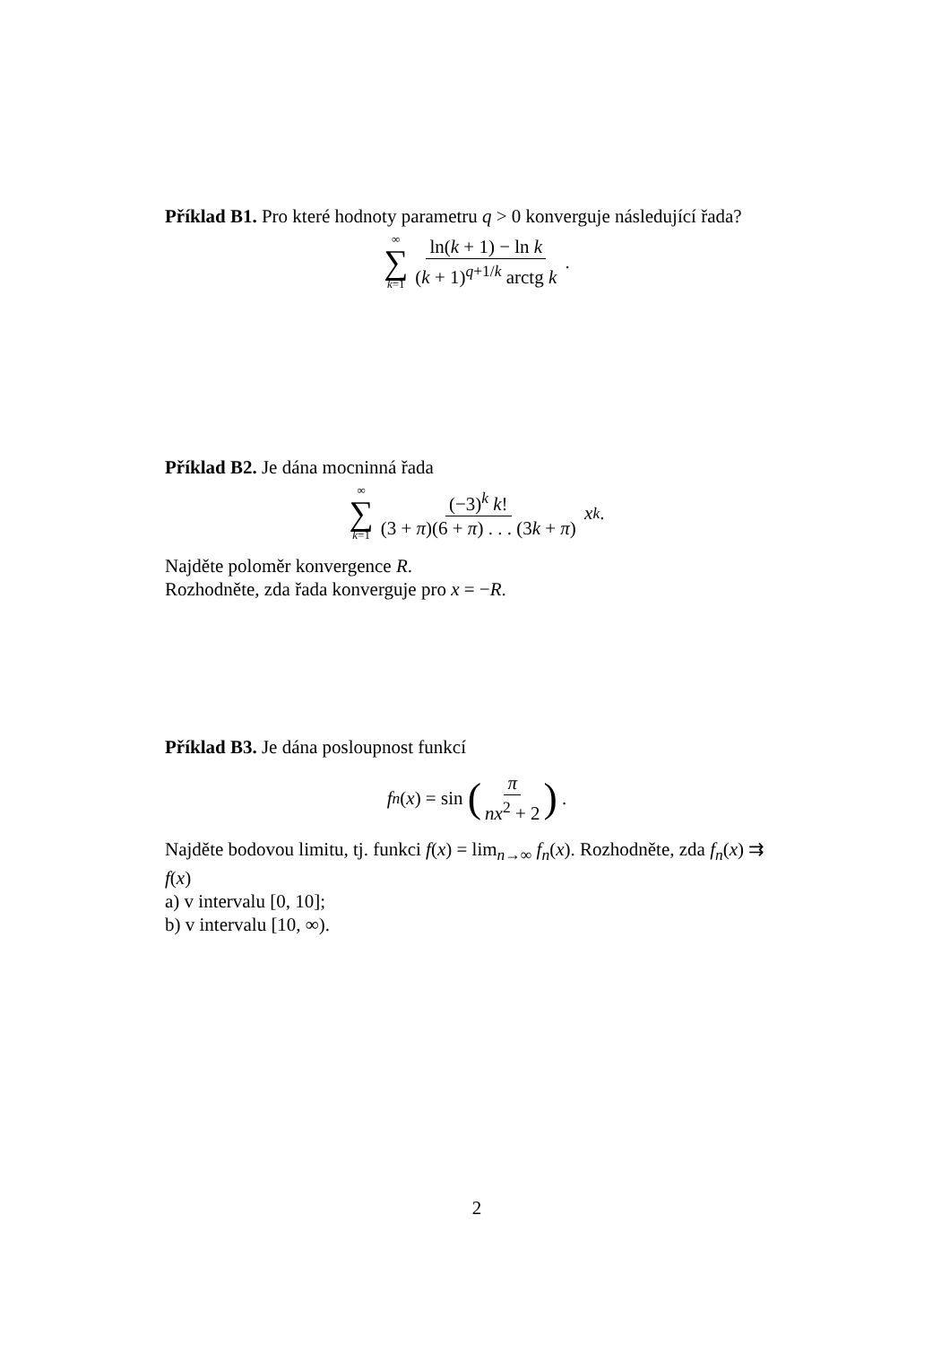Příklad B1. Pro které hodnoty parametru q > 0 konverguje následující řada?
∞ ∑ k=1 ln(k + 1) − ln k (k + 1)<sup>q+1/k</sup> arctg k .
Příklad B2. Je dána mocninná řada
∞ ∑ k=1 (−3)<sup>k</sup> k! (3 + π)(6 + π) . . . (3k + π) x<sup>k</sup> .
Najděte poloměr konvergence R.
Rozhodněte, zda řada konverguje pro x = −R.
Příklad B3. Je dána posloupnost funkcí
f<sub>n</sub> (x) = sin (π nx<sup>2</sup> + 2) .
Najděte bodovou limitu, tj. funkci f(x) = lim<sub>n→∞</sub> f<sub>n</sub>(x). Rozhodněte, zda f<sub>n</sub>(x) ⇉ f(x)
a) v intervalu [0, 10];
b) v intervalu [10, ∞).
2